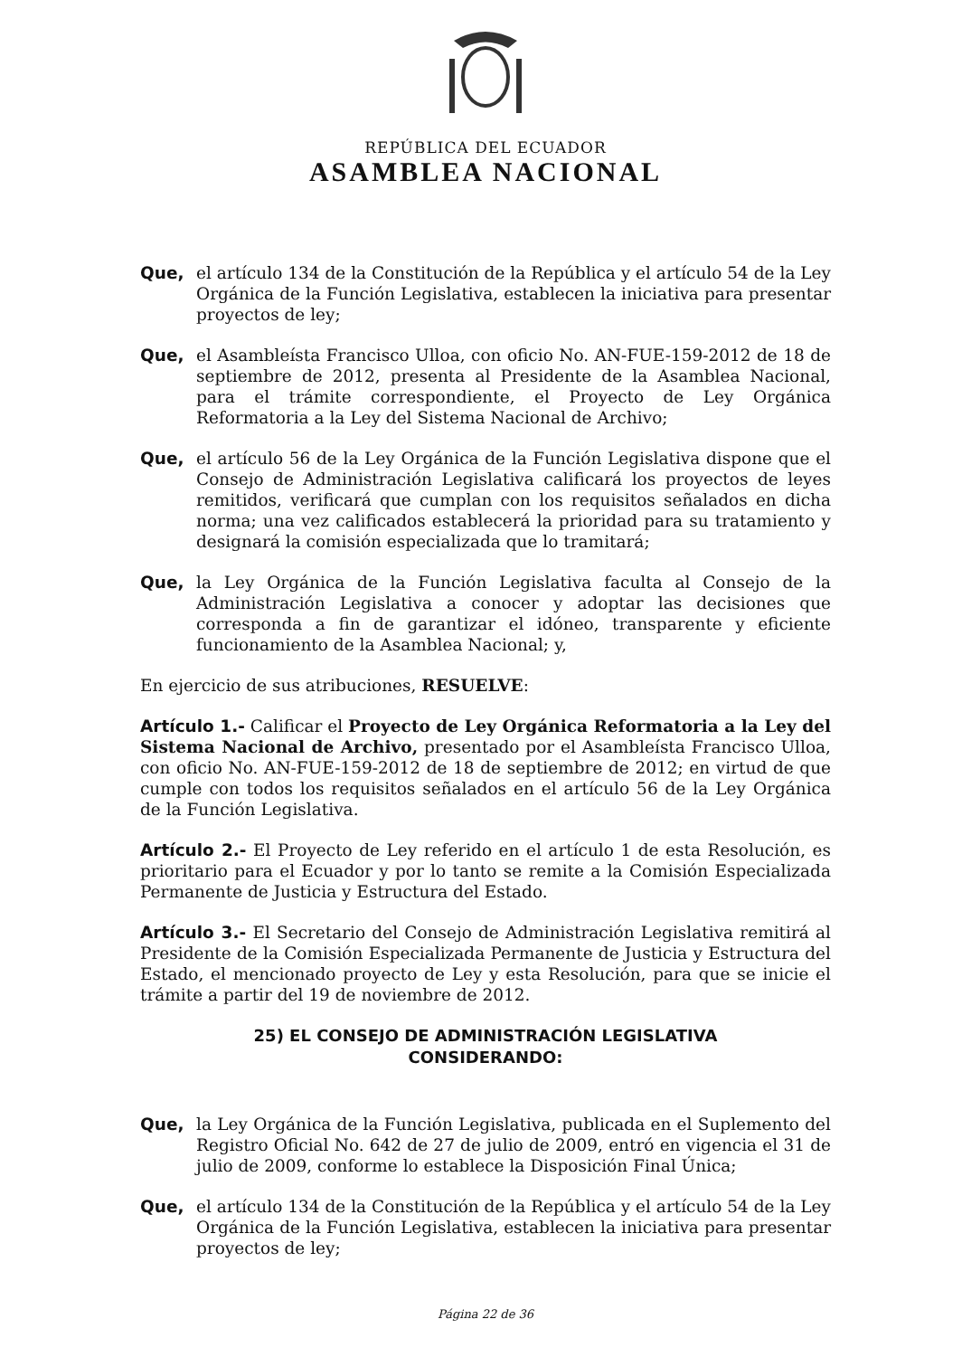REPÚBLICA DEL ECUADOR
ASAMBLEA NACIONAL
Que, el artículo 134 de la Constitución de la República y el artículo 54 de la Ley Orgánica de la Función Legislativa, establecen la iniciativa para presentar proyectos de ley;
Que, el Asambleísta Francisco Ulloa, con oficio No. AN-FUE-159-2012 de 18 de septiembre de 2012, presenta al Presidente de la Asamblea Nacional, para el trámite correspondiente, el Proyecto de Ley Orgánica Reformatoria a la Ley del Sistema Nacional de Archivo;
Que, el artículo 56 de la Ley Orgánica de la Función Legislativa dispone que el Consejo de Administración Legislativa calificará los proyectos de leyes remitidos, verificará que cumplan con los requisitos señalados en dicha norma; una vez calificados establecerá la prioridad para su tratamiento y designará la comisión especializada que lo tramitará;
Que, la Ley Orgánica de la Función Legislativa faculta al Consejo de la Administración Legislativa a conocer y adoptar las decisiones que corresponda a fin de garantizar el idóneo, transparente y eficiente funcionamiento de la Asamblea Nacional; y,
En ejercicio de sus atribuciones, RESUELVE:
Artículo 1.- Calificar el Proyecto de Ley Orgánica Reformatoria a la Ley del Sistema Nacional de Archivo, presentado por el Asambleísta Francisco Ulloa, con oficio No. AN-FUE-159-2012 de 18 de septiembre de 2012; en virtud de que cumple con todos los requisitos señalados en el artículo 56 de la Ley Orgánica de la Función Legislativa.
Artículo 2.- El Proyecto de Ley referido en el artículo 1 de esta Resolución, es prioritario para el Ecuador y por lo tanto se remite a la Comisión Especializada Permanente de Justicia y Estructura del Estado.
Artículo 3.- El Secretario del Consejo de Administración Legislativa remitirá al Presidente de la Comisión Especializada Permanente de Justicia y Estructura del Estado, el mencionado proyecto de Ley y esta Resolución, para que se inicie el trámite a partir del 19 de noviembre de 2012.
25) EL CONSEJO DE ADMINISTRACIÓN LEGISLATIVA
CONSIDERANDO:
Que, la Ley Orgánica de la Función Legislativa, publicada en el Suplemento del Registro Oficial No. 642 de 27 de julio de 2009, entró en vigencia el 31 de julio de 2009, conforme lo establece la Disposición Final Única;
Que, el artículo 134 de la Constitución de la República y el artículo 54 de la Ley Orgánica de la Función Legislativa, establecen la iniciativa para presentar proyectos de ley;
Página 22 de 36